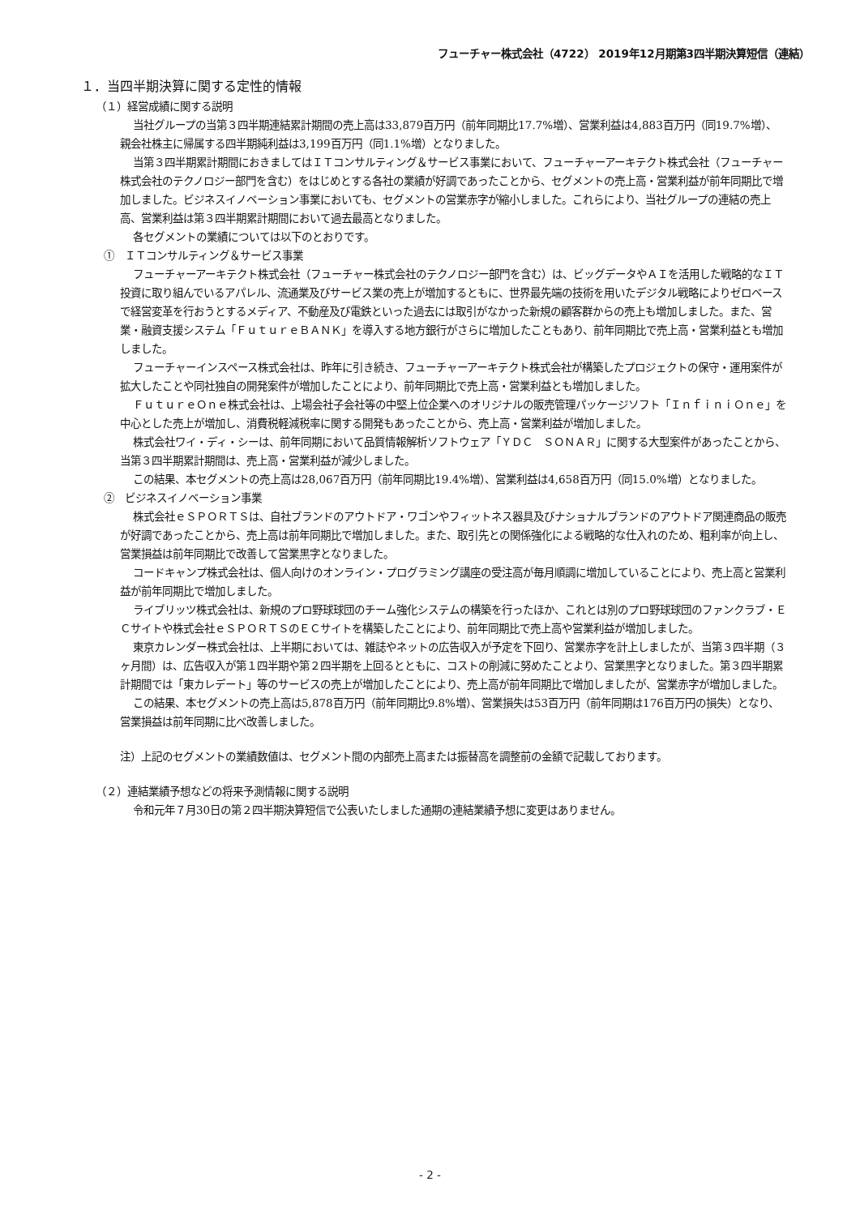フューチャー株式会社（4722） 2019年12月期第3四半期決算短信（連結）
１．当四半期決算に関する定性的情報
（１）経営成績に関する説明
当社グループの当第３四半期連結累計期間の売上高は33,879百万円（前年同期比17.7%増）、営業利益は4,883百万円（同19.7%増）、親会社株主に帰属する四半期純利益は3,199百万円（同1.1%増）となりました。
当第３四半期累計期間におきましてはＩＴコンサルティング＆サービス事業において、フューチャーアーキテクト株式会社（フューチャー株式会社のテクノロジー部門を含む）をはじめとする各社の業績が好調であったことから、セグメントの売上高・営業利益が前年同期比で増加しました。ビジネスイノベーション事業においても、セグメントの営業赤字が縮小しました。これらにより、当社グループの連結の売上高、営業利益は第３四半期累計期間において過去最高となりました。
各セグメントの業績については以下のとおりです。
①　ＩＴコンサルティング＆サービス事業
フューチャーアーキテクト株式会社（フューチャー株式会社のテクノロジー部門を含む）は、ビッグデータやＡＩを活用した戦略的なＩＴ投資に取り組んでいるアパレル、流通業及びサービス業の売上が増加するともに、世界最先端の技術を用いたデジタル戦略によりゼロベースで経営変革を行おうとするメディア、不動産及び電鉄といった過去には取引がなかった新規の顧客群からの売上も増加しました。また、営業・融資支援システム「ＦｕｔｕｒｅＢＡＮＫ」を導入する地方銀行がさらに増加したこともあり、前年同期比で売上高・営業利益とも増加しました。
フューチャーインスペース株式会社は、昨年に引き続き、フューチャーアーキテクト株式会社が構築したプロジェクトの保守・運用案件が拡大したことや同社独自の開発案件が増加したことにより、前年同期比で売上高・営業利益とも増加しました。
ＦｕｔｕｒｅＯｎｅ株式会社は、上場会社子会社等の中堅上位企業へのオリジナルの販売管理パッケージソフト「ＩｎｆｉｎｉＯｎｅ」を中心とした売上が増加し、消費税軽減税率に関する開発もあったことから、売上高・営業利益が増加しました。
株式会社ワイ・ディ・シーは、前年同期において品質情報解析ソフトウェア「ＹＤＣ　ＳＯＮＡＲ」に関する大型案件があったことから、当第３四半期累計期間は、売上高・営業利益が減少しました。
この結果、本セグメントの売上高は28,067百万円（前年同期比19.4%増）、営業利益は4,658百万円（同15.0%増）となりました。
②　ビジネスイノベーション事業
株式会社ｅＳＰＯＲＴＳは、自社ブランドのアウトドア・ワゴンやフィットネス器具及びナショナルブランドのアウトドア関連商品の販売が好調であったことから、売上高は前年同期比で増加しました。また、取引先との関係強化による戦略的な仕入れのため、粗利率が向上し、営業損益は前年同期比で改善して営業黒字となりました。
コードキャンプ株式会社は、個人向けのオンライン・プログラミング講座の受注高が毎月順調に増加していることにより、売上高と営業利益が前年同期比で増加しました。
ライブリッツ株式会社は、新規のプロ野球球団のチーム強化システムの構築を行ったほか、これとは別のプロ野球球団のファンクラブ・ＥＣサイトや株式会社ｅＳＰＯＲＴＳのＥＣサイトを構築したことにより、前年同期比で売上高や営業利益が増加しました。
東京カレンダー株式会社は、上半期においては、雑誌やネットの広告収入が予定を下回り、営業赤字を計上しましたが、当第３四半期（３ヶ月間）は、広告収入が第１四半期や第２四半期を上回るとともに、コストの削減に努めたことより、営業黒字となりました。第３四半期累計期間では「東カレデート」等のサービスの売上が増加したことにより、売上高が前年同期比で増加しましたが、営業赤字が増加しました。
この結果、本セグメントの売上高は5,878百万円（前年同期比9.8%増）、営業損失は53百万円（前年同期は176百万円の損失）となり、営業損益は前年同期に比べ改善しました。
注）上記のセグメントの業績数値は、セグメント間の内部売上高または振替高を調整前の金額で記載しております。
（２）連結業績予想などの将来予測情報に関する説明
令和元年７月30日の第２四半期決算短信で公表いたしました通期の連結業績予想に変更はありません。
- 2 -